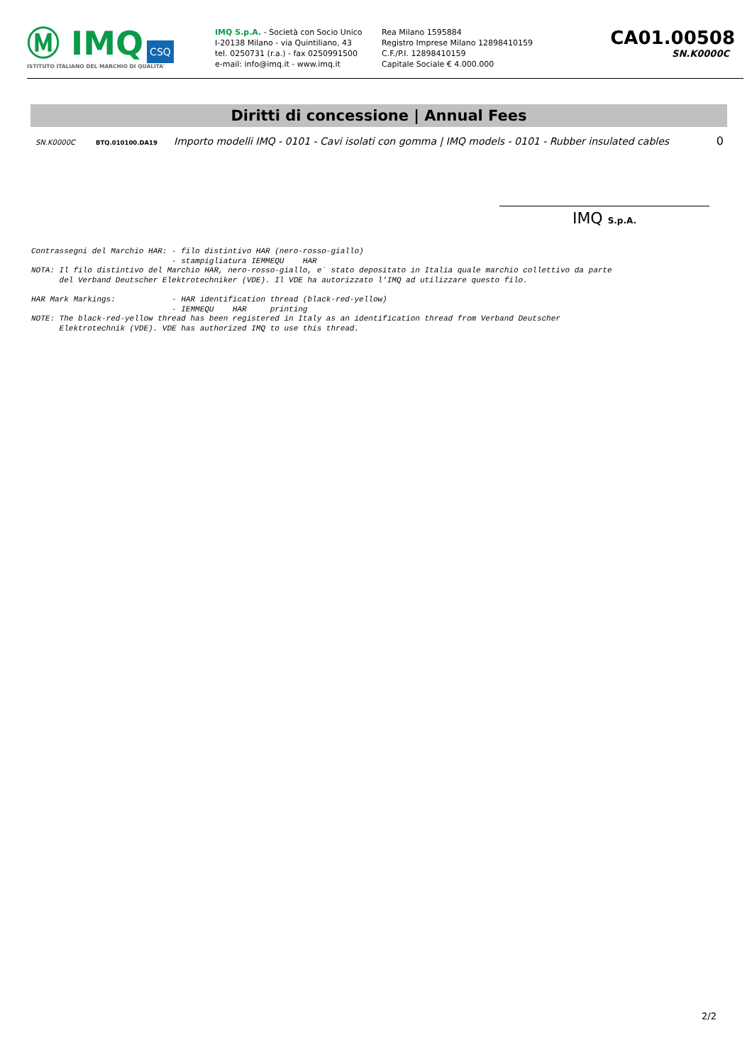Ⓜ IMQ CSQ
ISTITUTO ITALIANO DEL MARCHIO DI QUALITA'
IMQ S.p.A. - Società con Socio Unico
I-20138 Milano - via Quintiliano, 43
tel. 0250731 (r.a.) - fax 0250991500
e-mail: info@imq.it - www.imq.it
Rea Milano 1595884
Registro Imprese Milano 12898410159
C.F./P.I. 12898410159
Capitale Sociale € 4.000.000
CA01.00508
SN.K0000C
Diritti di concessione | Annual Fees
SN.K0000C BTQ.010100.DA19 Importo modelli IMQ - 0101 - Cavi isolati con gomma | IMQ models - 0101 - Rubber insulated cables 0
IMQ S.p.A.
Contrassegni del Marchio HAR: - filo distintivo HAR (nero-rosso-giallo)
                              - stampigliatura IEMMEQU    HAR
NOTA: Il filo distintivo del Marchio HAR, nero-rosso-giallo, e` stato depositato in Italia quale marchio collettivo da parte
      del Verband Deutscher Elektrotechniker (VDE). Il VDE ha autorizzato l'IMQ ad utilizzare questo filo.

HAR Mark Markings:            - HAR identification thread (black-red-yellow)
                              - IEMMEQU    HAR     printing
NOTE: The black-red-yellow thread has been registered in Italy as an identification thread from Verband Deutscher
      Elektrotechnik (VDE). VDE has authorized IMQ to use this thread.
2/2